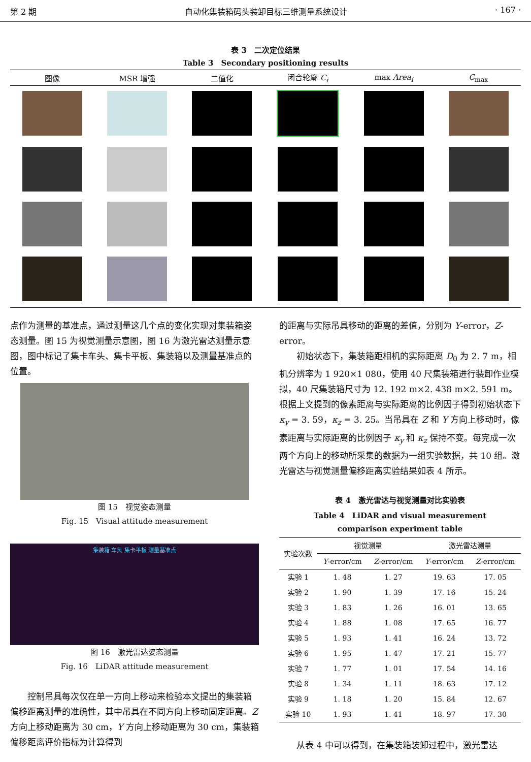第 2 期 自动化集装箱码头装卸目标三维测量系统设计 · 167 ·
表 3　二次定位结果
Table 3　Secondary positioning results
| 图像 | MSR 增强 | 二值化 | 闭合轮廓 C<sub>i</sub> | max Area<sub>i</sub> | C<sub>max</sub> |
| --- | --- | --- | --- | --- | --- |
点作为测量的基准点，通过测量这几个点的变化实现对集装箱姿态测量。图 15 为视觉测量示意图，图 16 为激光雷达测量示意图，图中标记了集卡车头、集卡平板、集装箱以及测量基准点的位置。
图 15　视觉姿态测量
Fig. 15　Visual attitude measurement
集装箱 车头 集卡平板 测量基准点
图 16　激光雷达姿态测量
Fig. 16　LiDAR attitude measurement
控制吊具每次仅在单一方向上移动来检验本文提出的集装箱偏移距离测量的准确性，其中吊具在不同方向上移动固定距离。Z 方向上移动距离为 30 cm，Y 方向上移动距离为 30 cm，集装箱偏移距离评价指标为计算得到
的距离与实际吊具移动的距离的差值，分别为 Y-error，Z-error。
初始状态下，集装箱距相机的实际距离 D<sub>0</sub> 为 2. 7 m，相机分辨率为 1 920×1 080，使用 40 尺集装箱进行装卸作业模拟，40 尺集装箱尺寸为 12. 192 m×2. 438 m×2. 591 m。根据上文提到的像素距离与实际距离的比例因子得到初始状态下 κ<sub>y</sub> = 3. 59，κ<sub>z</sub> = 3. 25。当吊具在 Z 和 Y 方向上移动时，像素距离与实际距离的比例因子 κ<sub>y</sub> 和 κ<sub>z</sub> 保持不变。每完成一次两个方向上的移动所采集的数据为一组实验数据，共 10 组。激光雷达与视觉测量偏移距离实验结果如表 4 所示。
表 4　激光雷达与视觉测量对比实验表
Table 4　LiDAR and visual measurement
comparison experiment table
| 实验次数 | 视觉测量 | | 激光雷达测量 | |
| --- | --- | --- | --- | --- |
| | Y -error/cm | Z -error/cm | Y -error/cm | Z -error/cm |
| 实验 1 | 1. 48 | 1. 27 | 19. 63 | 17. 05 |
| 实验 2 | 1. 90 | 1. 39 | 17. 16 | 15. 24 |
| 实验 3 | 1. 83 | 1. 26 | 16. 01 | 13. 65 |
| 实验 4 | 1. 88 | 1. 08 | 17. 65 | 16. 77 |
| 实验 5 | 1. 93 | 1. 41 | 16. 24 | 13. 72 |
| 实验 6 | 1. 95 | 1. 47 | 17. 21 | 15. 77 |
| 实验 7 | 1. 77 | 1. 01 | 17. 54 | 14. 16 |
| 实验 8 | 1. 34 | 1. 11 | 18. 63 | 17. 12 |
| 实验 9 | 1. 18 | 1. 20 | 15. 84 | 12. 67 |
| 实验 10 | 1. 93 | 1. 41 | 18. 97 | 17. 30 |
从表 4 中可以得到，在集装箱装卸过程中，激光雷达